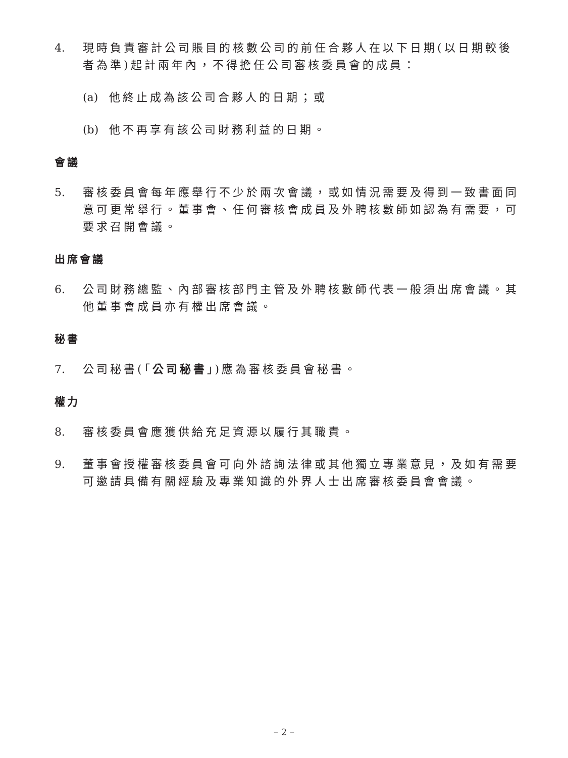4. 現時負責審計公司賬目的核數公司的前任合夥人在以下日期(以日期較後者為準)起計兩年內，不得擔任公司審核委員會的成員：
(a) 他終止成為該公司合夥人的日期；或
(b) 他不再享有該公司財務利益的日期。
會議
5. 審核委員會每年應舉行不少於兩次會議，或如情況需要及得到一致書面同意可更常舉行。董事會、任何審核會成員及外聘核數師如認為有需要，可要求召開會議。
出席會議
6. 公司財務總監、內部審核部門主管及外聘核數師代表一般須出席會議。其他董事會成員亦有權出席會議。
秘書
7. 公司秘書(「公司秘書」)應為審核委員會秘書。
權力
8. 審核委員會應獲供給充足資源以履行其職責。
9. 董事會授權審核委員會可向外諮詢法律或其他獨立專業意見，及如有需要可邀請具備有關經驗及專業知識的外界人士出席審核委員會會議。
– 2 –